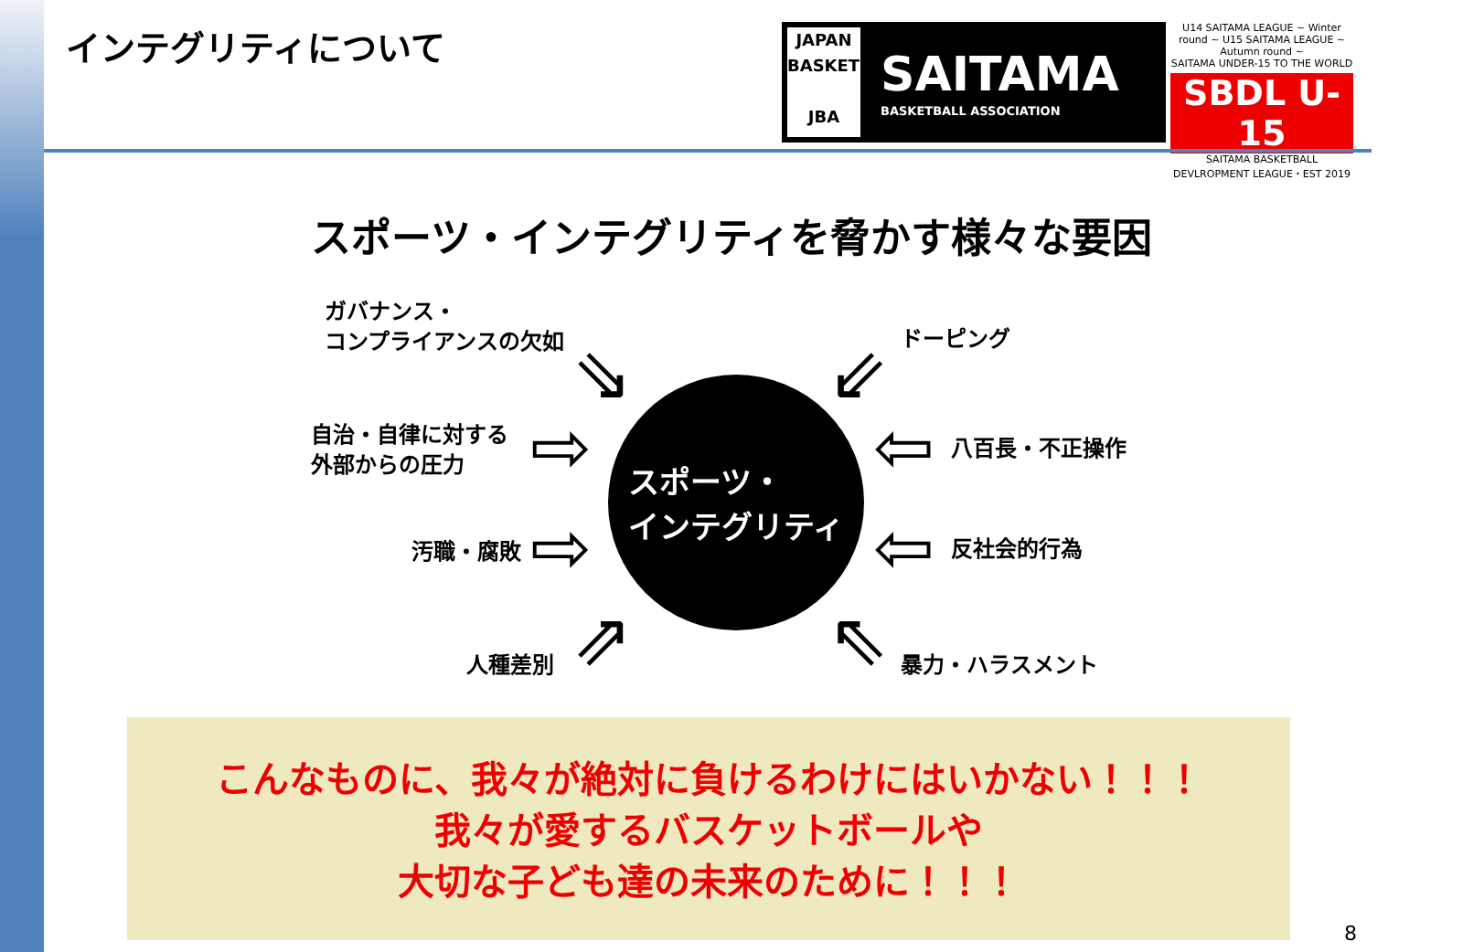インテグリティについて
JAPAN
BASKETBALL
JBA
SAITAMA
BASKETBALL ASSOCIATION
U14 SAITAMA LEAGUE ~ Winter round ~ U15 SAITAMA LEAGUE ~ Autumn round ~
SAITAMA UNDER-15 TO THE WORLD
SBDL U-15
SAITAMA BASKETBALL DEVLROPMENT LEAGUE・EST 2019
スポーツ・インテグリティを脅かす様々な要因
ガバナンス・
コンプライアンスの欠如
自治・自律に対する
外部からの圧力
汚職・腐敗
人種差別
ドーピング
八百長・不正操作
反社会的行為
暴力・ハラスメント
⇘
⇨
⇨
⇗
⇙
⇦
⇦
⇖
スポーツ・
インテグリティ
こんなものに、我々が絶対に負けるわけにはいかない！！！
我々が愛するバスケットボールや
大切な子ども達の未来のために！！！
8